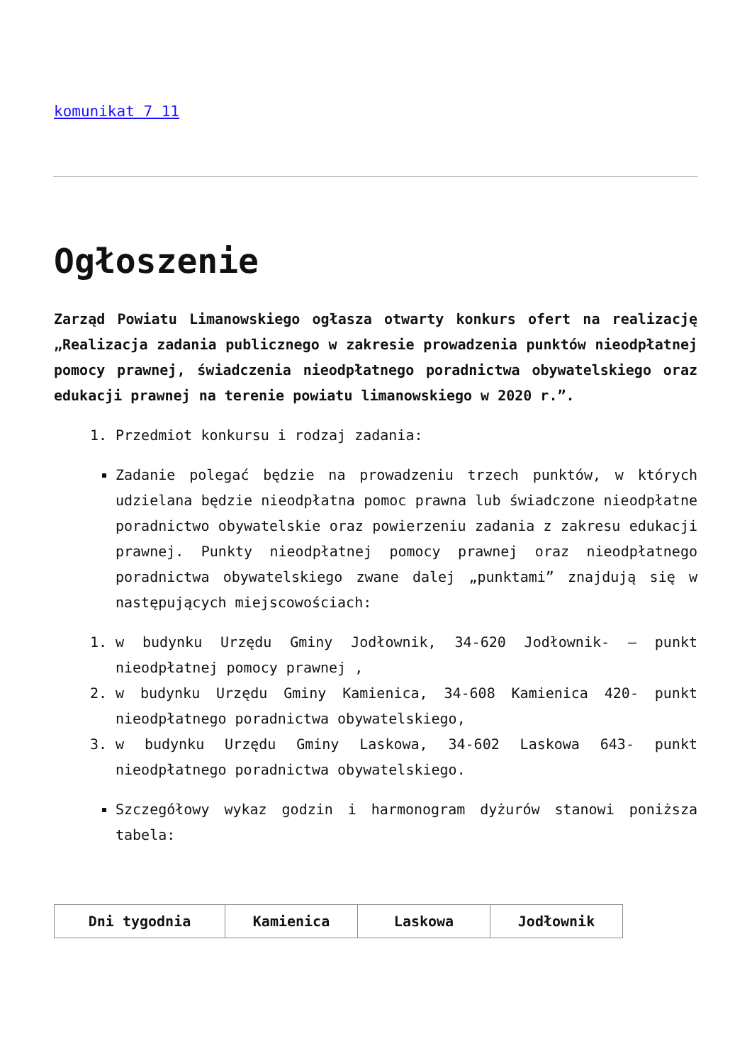komunikat 7 11
Ogłoszenie
Zarząd Powiatu Limanowskiego ogłasza otwarty konkurs ofert na realizację „Realizacja zadania publicznego w zakresie prowadzenia punktów nieodpłatnej pomocy prawnej, świadczenia nieodpłatnego poradnictwa obywatelskiego oraz edukacji prawnej na terenie powiatu limanowskiego w 2020 r.”.
1. Przedmiot konkursu i rodzaj zadania:
Zadanie polegać będzie na prowadzeniu trzech punktów, w których udzielana będzie nieodpłatna pomoc prawna lub świadczone nieodpłatne poradnictwo obywatelskie oraz powierzeniu zadania z zakresu edukacji prawnej. Punkty nieodpłatnej pomocy prawnej oraz nieodpłatnego poradnictwa obywatelskiego zwane dalej „punktami” znajdują się w następujących miejscowościach:
1. w budynku Urzędu Gminy Jodłownik, 34-620 Jodłownik- – punkt nieodpłatnej pomocy prawnej ,
2. w budynku Urzędu Gminy Kamienica, 34-608 Kamienica 420- punkt nieodpłatnego poradnictwa obywatelskiego,
3. w budynku Urzędu Gminy Laskowa, 34-602 Laskowa 643- punkt nieodpłatnego poradnictwa obywatelskiego.
Szczegółowy wykaz godzin i harmonogram dyżurów stanowi poniższa tabela:
| Dni tygodnia | Kamienica | Laskowa | Jodłownik |
| --- | --- | --- | --- |